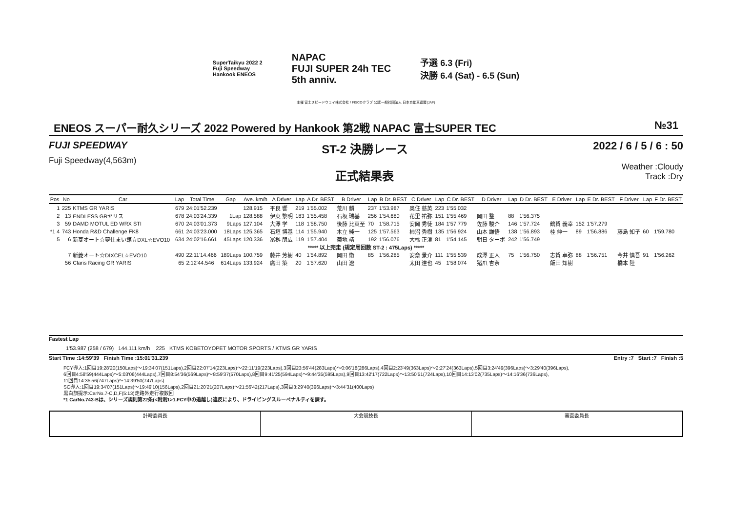SuperTaikyu 2022 2
Fuji Speedway
Hankook ENEOS
NAPAC
FUJI SUPER 24h TEC
5th anniv.
予選 6.3 (Fri)
決勝 6.4 (Sat) - 6.5 (Sun)
主催 富士スピードウェイ株式会社 / FISCOクラブ 公認 一般社団法人 日本自動車連盟(JAF)
ENEOS スーパー耐久シリーズ 2022 Powered by Hankook 第2戦 NAPAC 富士SUPER TEC №31
FUJI SPEEDWAY
Fuji Speedway(4,563m)
ST-2 決勝レース
正式結果表
2022 / 6 / 5 / 6 : 50
Weather :Cloudy
Track :Dry
| Pos | No | Car | Lap | Total Time | Gap | Ave. km/h | A Driver | Lap | A Dr. BEST | B Driver | Lap | B Dr. BEST | C Driver | Lap | C Dr. BEST | D Driver | Lap | D Dr. BEST | E Driver | Lap | E Dr. BEST | F Driver | Lap | F Dr. BEST |
| --- | --- | --- | --- | --- | --- | --- | --- | --- | --- | --- | --- | --- | --- | --- | --- | --- | --- | --- | --- | --- | --- | --- | --- | --- |
| 1 | 225 | KTMS GR YARIS | 679 | 24:01'52.239 | | 128.915 | 平良 響 | 219 | 1'55.002 | 荒川 麟 | 237 | 1'53.987 | 奥住 慈英 | 223 | 1'55.032 | | | | | | | | | |
| 2 | 13 | ENDLESS GRヤリス | 678 | 24:03'24.339 | 1Lap | 128.588 | 伊東 黎明 | 183 | 1'55.458 | 石坂 瑞基 | 256 | 1'54.680 | 花里 祐弥 | 151 | 1'55.469 | 岡田 整 | 88 | 1'56.375 | | | | | | |
| 3 | 59 | DAMD MOTUL ED WRX STI | 670 | 24:03'01.373 | 9Laps | 127.104 | 大澤 学 | 118 | 1'58.750 | 後藤 比東至 | 70 | 1'58.715 | 安岡 秀徒 | 184 | 1'57.779 | 佐藤 駿介 | 146 | 1'57.724 | 鶴賀 義幸 | 152 | 1'57.279 | | | |
| *1 4 | 743 | Honda R&D Challenge FK8 | 661 | 24:03'23.000 | 18Laps | 125.365 | 石垣 博基 | 114 | 1'55.940 | 木立 純一 | 125 | 1'57.563 | 柿沼 秀樹 | 135 | 1'56.924 | 山本 謙悟 | 138 | 1'56.893 | 桂 伸一 | 89 | 1'56.886 | 藤島 知子 | 60 | 1'59.780 |
| 5 | 6 | 新菱オート☆夢住まい館☆DXL☆EVO10 | 634 | 24:02'16.661 | 45Laps | 120.336 | 冨桝 朋広 | 119 | 1'57.404 | 菊地 靖 | 192 | 1'56.076 | 大橋 正澄 | 81 | 1'54.145 | 朝日 ターボ | 242 | 1'56.749 | | | | | | |
| ***** 以上完走 (規定周回数 ST-2 : 475Laps) ***** | | | | | | | | | | | | | | | | | | | | | | | | |
| | 7 | 新菱オート☆DIXCEL☆EVO10 | 490 | 22:11'14.466 | 189Laps | 100.759 | 藤井 芳樹 | 40 | 1'54.892 | 岡田 衛 | 85 | 1'56.285 | 安斎 景介 | 111 | 1'55.539 | 成澤 正人 | 75 | 1'56.750 | 志賀 卓弥 | 88 | 1'56.751 | 今井 慎吾 | 91 | 1'56.262 |
| | 56 | Claris Racing GR YARIS | 65 | 2:12'44.546 | 614Laps | 133.924 | 廣田 築 | 20 | 1'57.620 | 山田 遼 | | | 太田 達也 | 45 | 1'58.074 | 猪爪 杏奈 | | | 飯田 知樹 | | | 橋本 陸 | | |
Fastest Lap
1'53.987 (258 / 679) 144.111 km/h 225 KTMS KOBETOYOPET MOTOR SPORTS / KTMS GR YARIS
Start Time :14:59'39 Finish Time :15:01'31.239 Entry :7 Start :7 Finish :5
FCY導入:1回目19:28'20(150Laps)～19:34'07(151Laps),2回目22:07'14(223Laps)～22:11'19(223Laps),3回目23:56'44(283Laps)～0:06'18(286Laps),4回目2:23'49(363Laps)～2:27'24(363Laps),5回目3:24'49(396Laps)～3:29'40(396Laps),
6回目4:58'59(444Laps)～5:03'06(444Laps),7回目8:54'36(569Laps)～8:59'37(570Laps),8回目9:41'25(594Laps)～9:44'35(595Laps),9回目13:42'17(722Laps)～13:50'51(724Laps),10回目14:13'02(735Laps)～14:16'36(736Laps),
11回目14:35'56(747Laps)～14:39'50(747Laps)
SC導入:1回目19:34'07(151Laps)～19:49'10(156Laps),2回目21:20'21(207Laps)～21:56'42(217Laps),3回目3:29'40(396Laps)～3:44'31(400Laps)
黒白旗提示:CarNo.7-C,D,F(5:13)走路外走行複数回
*1 CarNo.743-Bは、シリーズ規則第22条(<附則1>1.FCY中の追越し)違反により、ドライビングスルーペナルティを課す。
計時委員長 大会競技長 審査委員長